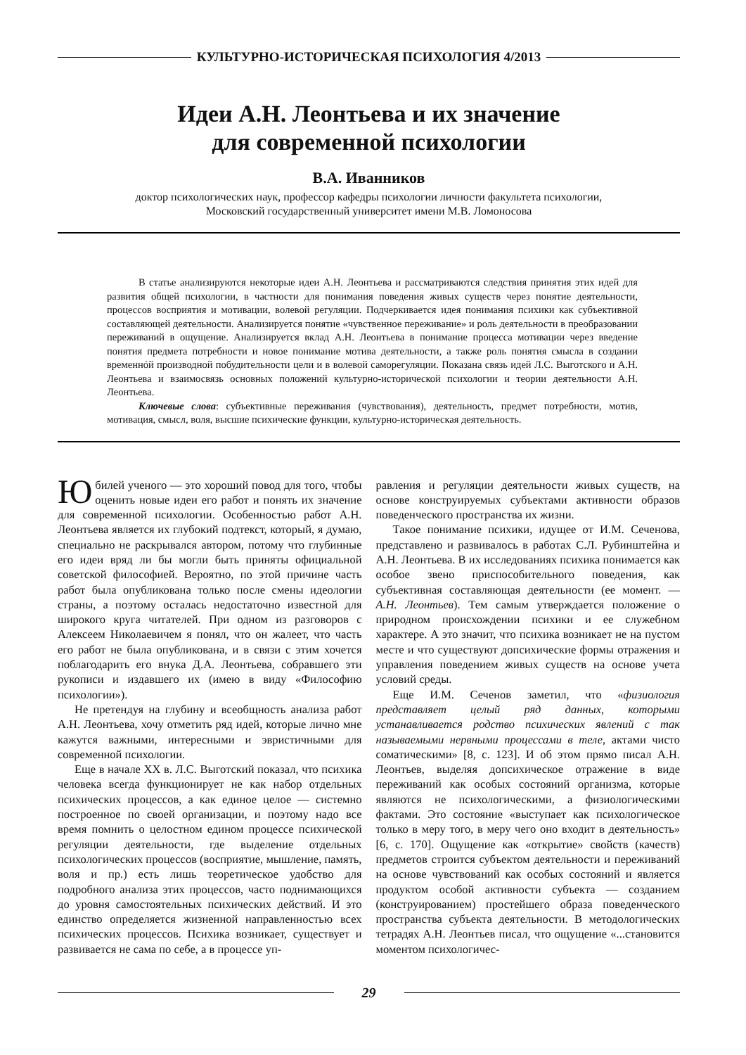КУЛЬТУРНО-ИСТОРИЧЕСКАЯ ПСИХОЛОГИЯ 4/2013
Идеи А.Н. Леонтьева и их значение
для современной психологии
В.А. Иванников
доктор психологических наук, профессор кафедры психологии личности факультета психологии,
Московский государственный университет имени М.В. Ломоносова
В статье анализируются некоторые идеи А.Н. Леонтьева и рассматриваются следствия принятия этих идей для развития общей психологии, в частности для понимания поведения живых существ через понятие деятельности, процессов восприятия и мотивации, волевой регуляции. Подчеркивается идея понимания психики как субъективной составляющей деятельности. Анализируется понятие «чувственное переживание» и роль деятельности в преобразовании переживаний в ощущение. Анализируется вклад А.Н. Леонтьева в понимание процесса мотивации через введение понятия предмета потребности и новое понимание мотива деятельности, а также роль понятия смысла в создании временнóй производной побудительности цели и в волевой саморегуляции. Показана связь идей Л.С. Выготского и А.Н. Леонтьева и взаимосвязь основных положений культурно-исторической психологии и теории деятельности А.Н. Леонтьева.
Ключевые слова: субъективные переживания (чувствования), деятельность, предмет потребности, мотив, мотивация, смысл, воля, высшие психические функции, культурно-историческая деятельность.
Юбилей ученого — это хороший повод для того, чтобы оценить новые идеи его работ и понять их значение для современной психологии. Особенностью работ А.Н. Леонтьева является их глубокий подтекст, который, я думаю, специально не раскрывался автором, потому что глубинные его идеи вряд ли бы могли быть приняты официальной советской философией. Вероятно, по этой причине часть работ была опубликована только после смены идеологии страны, а поэтому осталась недостаточно известной для широкого круга читателей. При одном из разговоров с Алексеем Николаевичем я понял, что он жалеет, что часть его работ не была опубликована, и в связи с этим хочется поблагодарить его внука Д.А. Леонтьева, собравшего эти рукописи и издавшего их (имею в виду «Философию психологии»).
Не претендуя на глубину и всеобщность анализа работ А.Н. Леонтьева, хочу отметить ряд идей, которые лично мне кажутся важными, интересными и эвристичными для современной психологии.
Еще в начале XX в. Л.С. Выготский показал, что психика человека всегда функционирует не как набор отдельных психических процессов, а как единое целое — системно построенное по своей организации, и поэтому надо все время помнить о целостном едином процессе психической регуляции деятельности, где выделение отдельных психологических процессов (восприятие, мышление, память, воля и пр.) есть лишь теоретическое удобство для подробного анализа этих процессов, часто поднимающихся до уровня самостоятельных психических действий. И это единство определяется жизненной направленностью всех психических процессов. Психика возникает, существует и развивается не сама по себе, а в процессе уп-
равления и регуляции деятельности живых существ, на основе конструируемых субъектами активности образов поведенческого пространства их жизни.
Такое понимание психики, идущее от И.М. Сеченова, представлено и развивалось в работах С.Л. Рубинштейна и А.Н. Леонтьева. В их исследованиях психика понимается как особое звено приспособительного поведения, как субъективная составляющая деятельности (ее момент. — А.Н. Леонтьев). Тем самым утверждается положение о природном происхождении психики и ее служебном характере. А это значит, что психика возникает не на пустом месте и что существуют допсихические формы отражения и управления поведением живых существ на основе учета условий среды.
Еще И.М. Сеченов заметил, что «физиология представляет целый ряд данных, которыми устанавливается родство психических явлений с так называемыми нервными процессами в теле, актами чисто соматическими» [8, с. 123]. И об этом прямо писал А.Н. Леонтьев, выделяя допсихическое отражение в виде переживаний как особых состояний организма, которые являются не психологическими, а физиологическими фактами. Это состояние «выступает как психологическое только в меру того, в меру чего оно входит в деятельность» [6, с. 170]. Ощущение как «открытие» свойств (качеств) предметов строится субъектом деятельности и переживаний на основе чувствований как особых состояний и является продуктом особой активности субъекта — созданием (конструированием) простейшего образа поведенческого пространства субъекта деятельности. В методологических тетрадях А.Н. Леонтьев писал, что ощущение «...становится моментом психологичес-
29